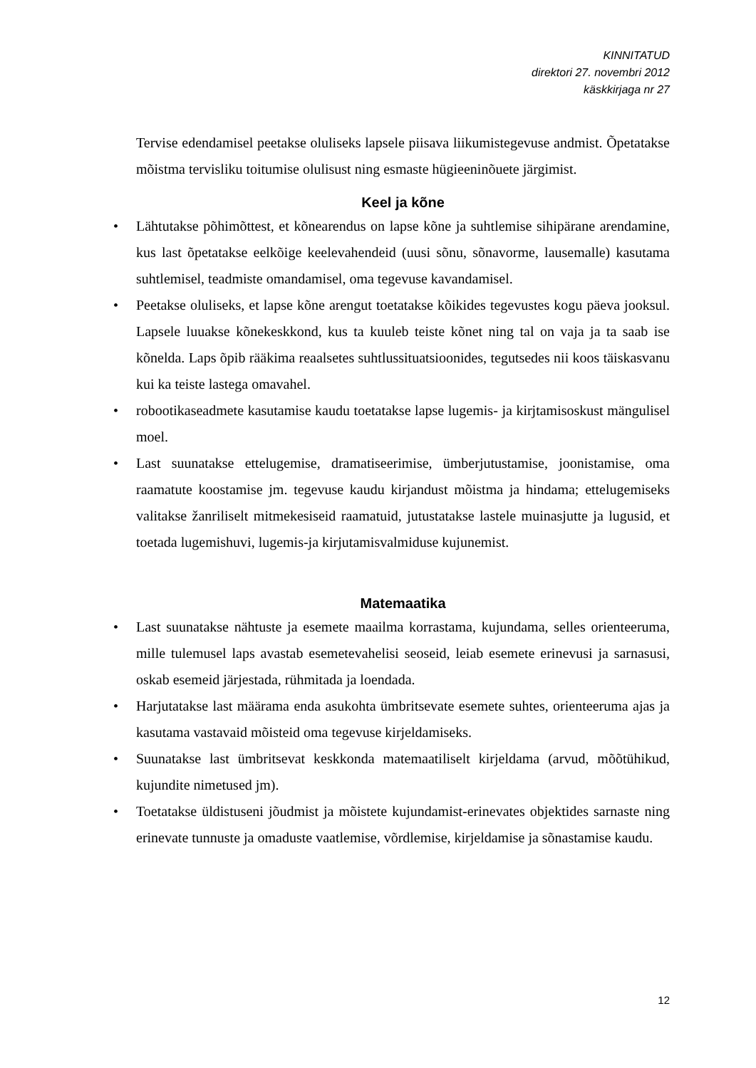KINNITATUD
direktori 27. novembri 2012
käskkirjaga nr 27
Tervise edendamisel peetakse oluliseks lapsele piisava liikumistegevuse andmist. Õpetatakse mõistma tervisliku toitumise olulisust ning esmaste hügieeninõuete järgimist.
Keel ja kõne
• Lähtutakse põhimõttest, et kõnearendus on lapse kõne ja suhtlemise sihipärane arendamine, kus last õpetatakse eelkõige keelevahendeid (uusi sõnu, sõnavorme, lausemalle) kasutama suhtlemisel, teadmiste omandamisel, oma tegevuse kavandamisel.
• Peetakse oluliseks, et lapse kõne arengut toetatakse kõikides tegevustes kogu päeva jooksul. Lapsele luuakse kõnekeskkond, kus ta kuuleb teiste kõnet ning tal on vaja ja ta saab ise kõnelda. Laps õpib rääkima reaalsetes suhtlussituatsioonides, tegutsedes nii koos täiskasvanu kui ka teiste lastega omavahel.
• robootikaseadmete kasutamise kaudu toetatakse lapse lugemis- ja kirjtamisoskust mängulisel moel.
• Last suunatakse ettelugemise, dramatiseerimise, ümberjutustamise, joonistamise, oma raamatute koostamise jm. tegevuse kaudu kirjandust mõistma ja hindama; ettelugemiseks valitakse žanriliselt mitmekesiseid raamatuid, jutustatakse lastele muinasjutte ja lugusid, et toetada lugemishuvi, lugemis-ja kirjutamisvalmiduse kujunemist.
Matemaatika
• Last suunatakse nähtuste ja esemete maailma korrastama, kujundama, selles orienteeruma, mille tulemusel laps avastab esemetevahelisi seoseid, leiab esemete erinevusi ja sarnasusi, oskab esemeid järjestada, rühmitada ja loendada.
• Harjutatakse last määrama enda asukohta ümbritsevate esemete suhtes, orienteeruma ajas ja kasutama vastavaid mõisteid oma tegevuse kirjeldamiseks.
• Suunatakse last ümbritsevat keskkonda matemaatiliselt kirjeldama (arvud, mõõtühikud, kujundite nimetused jm).
• Toetatakse üldistuseni jõudmist ja mõistete kujundamist-erinevates objektides sarnaste ning erinevate tunnuste ja omaduste vaatlemise, võrdlemise, kirjeldamise ja sõnastamise kaudu.
12